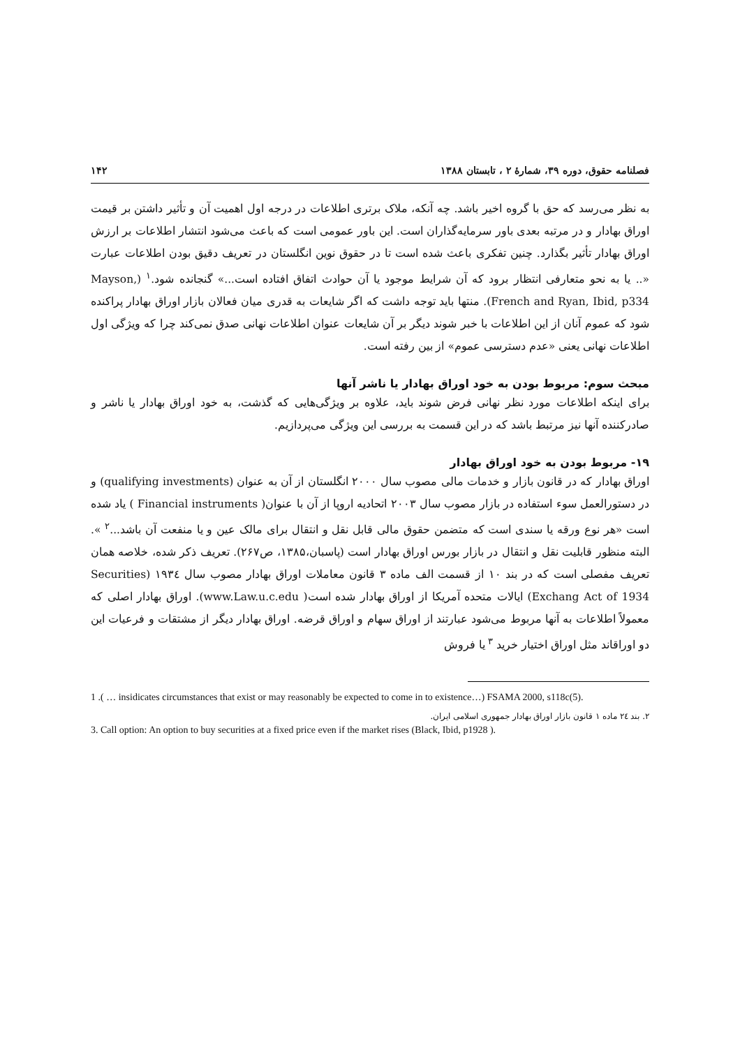فصلنامه حقوق، دوره ۳۹، شمارهٔ ۲ ، تابستان ۱۳۸۸ ۱۴۲
به نظر می‌رسد که حق با گروه اخیر باشد. چه آنکه، ملاک برتری اطلاعات در درجه اول اهمیت آن و تأثیر داشتن بر قیمت اوراق بهادار و در مرتبه بعدی باور سرمایه‌گذاران است. این باور عمومی است که باعث می‌شود انتشار اطلاعات بر ارزش اوراق بهادار تأثیر بگذارد. چنین تفکری باعث شده است تا در حقوق نوین انگلستان در تعریف دقیق بودن اطلاعات عبارت «.. یا به نحو متعارفی انتظار برود که آن شرایط موجود یا آن حوادث اتفاق افتاده است...» گنجانده شود.<sup>۱</sup> (Mayson, French and Ryan, Ibid, p334). منتها باید توجه داشت که اگر شایعات به قدری میان فعالان بازار اوراق بهادار پراکنده شود که عموم آنان از این اطلاعات با خبر شوند دیگر بر آن شایعات عنوان اطلاعات نهانی صدق نمی‌کند چرا که ویژگی اول اطلاعات نهانی یعنی «عدم دسترسی عموم» از بین رفته است.
مبحث سوم: مربوط بودن به خود اوراق بهادار یا ناشر آنها
برای اینکه اطلاعات مورد نظر نهانی فرض شوند باید، علاوه بر ویژگی‌هایی که گذشت، به خود اوراق بهادار یا ناشر و صادرکننده آنها نیز مرتبط باشد که در این قسمت به بررسی این ویژگی می‌پردازیم.
۱۹- مربوط بودن به خود اوراق بهادار
اوراق بهادار که در قانون بازار و خدمات مالی مصوب سال ۲۰۰۰ انگلستان از آن به عنوان (qualifying investments) و در دستورالعمل سوء استفاده در بازار مصوب سال ۲۰۰۳ اتحادیه اروپا از آن با عنوان( Financial instruments ) یاد شده است «هر نوع ورقه یا سندی است که متضمن حقوق مالی قابل نقل و انتقال برای مالک عین و یا منفعت آن باشد...<sup>۲</sup> ». البته منظور قابلیت نقل و انتقال در بازار بورس اوراق بهادار است (پاسبان،۱۳۸۵، ص۲۶۷). تعریف ذکر شده، خلاصه همان تعریف مفصلی است که در بند ۱۰ از قسمت الف ماده ۳ قانون معاملات اوراق بهادار مصوب سال ۱۹۳٤ (Securities Exchang Act of 1934) ایالات متحده آمریکا از اوراق بهادار شده است( www.Law.u.c.edu). اوراق بهادار اصلی که معمولاً اطلاعات به آنها مربوط می‌شود عبارتند از اوراق سهام و اوراق قرضه. اوراق بهادار دیگر از مشتقات و فرعیات این دو اوراقاند مثل اوراق اختیار خرید <sup>۳</sup> یا فروش
1 .( … insidicates circumstances that exist or may reasonably be expected to come in to existence…) FSAMA 2000, s118c(5).
۲. بند ۲٤ ماده ۱ قانون بازار اوراق بهادار جمهوری اسلامی ایران.
3. Call option: An option to buy securities at a fixed price even if the market rises (Black, Ibid, p1928 ).